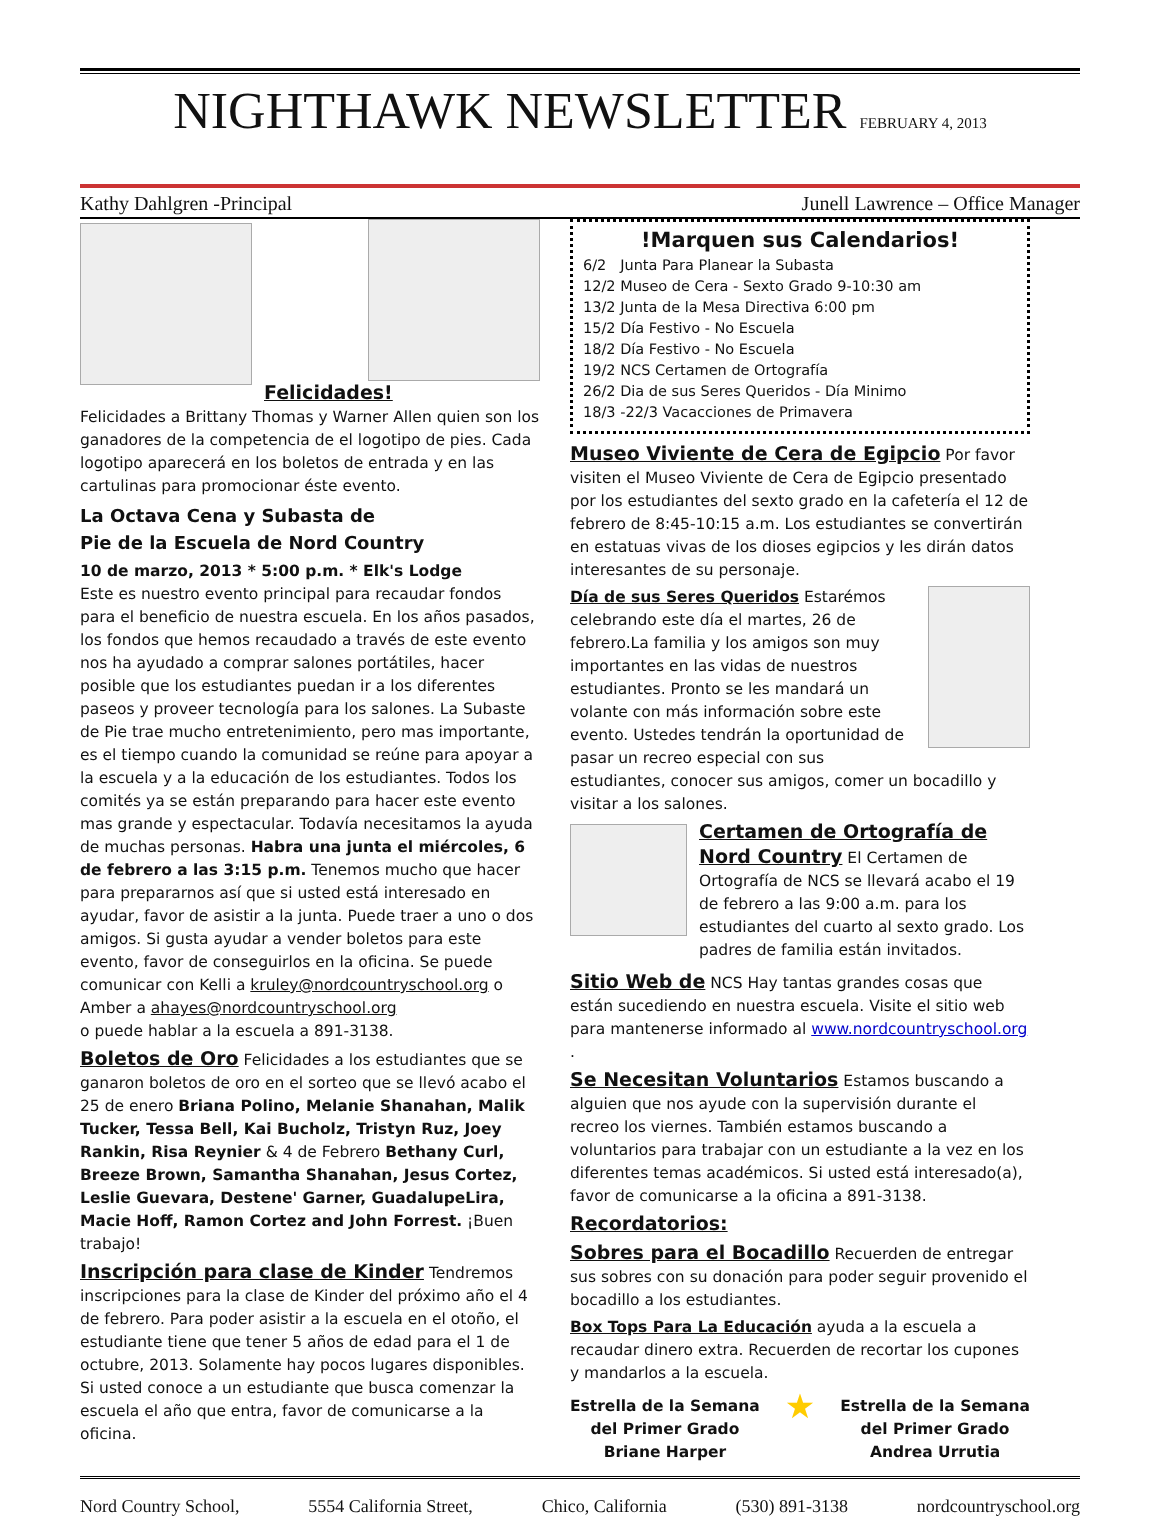NIGHTHAWK NEWSLETTER FEBRUARY 4, 2013
Kathy Dahlgren -Principal Junell Lawrence – Office Manager
Felicidades!
Felicidades a Brittany Thomas y Warner Allen quien son los ganadores de la competencia de el logotipo de pies. Cada logotipo aparecerá en los boletos de entrada y en las cartulinas para promocionar éste evento.
La Octava Cena y Subasta de
Pie de la Escuela de Nord Country
10 de marzo, 2013 * 5:00 p.m. * Elk's Lodge
Este es nuestro evento principal para recaudar fondos para el beneficio de nuestra escuela. En los años pasados, los fondos que hemos recaudado a través de este evento nos ha ayudado a comprar salones portátiles, hacer posible que los estudiantes puedan ir a los diferentes paseos y proveer tecnología para los salones. La Subaste de Pie trae mucho entretenimiento, pero mas importante, es el tiempo cuando la comunidad se reúne para apoyar a la escuela y a la educación de los estudiantes. Todos los comités ya se están preparando para hacer este evento mas grande y espectacular. Todavía necesitamos la ayuda de muchas personas. Habra una junta el miércoles, 6 de febrero a las 3:15 p.m. Tenemos mucho que hacer para prepararnos así que si usted está interesado en ayudar, favor de asistir a la junta. Puede traer a uno o dos amigos. Si gusta ayudar a vender boletos para este evento, favor de conseguirlos en la oficina. Se puede comunicar con Kelli a kruley@nordcountryschool.org o Amber a ahayes@nordcountryschool.org
o puede hablar a la escuela a 891-3138.
Boletos de Oro
Felicidades a los estudiantes que se ganaron boletos de oro en el sorteo que se llevó acabo el 25 de enero Briana Polino, Melanie Shanahan, Malik Tucker, Tessa Bell, Kai Bucholz, Tristyn Ruz, Joey Rankin, Risa Reynier & 4 de Febrero Bethany Curl, Breeze Brown, Samantha Shanahan, Jesus Cortez, Leslie Guevara, Destene' Garner, GuadalupeLira, Macie Hoff, Ramon Cortez and John Forrest. ¡Buen trabajo!
Inscripción para clase de Kinder
Tendremos inscripciones para la clase de Kinder del próximo año el 4 de febrero. Para poder asistir a la escuela en el otoño, el estudiante tiene que tener 5 años de edad para el 1 de octubre, 2013. Solamente hay pocos lugares disponibles. Si usted conoce a un estudiante que busca comenzar la escuela el año que entra, favor de comunicarse a la oficina.
!Marquen sus Calendarios!
6/2 Junta Para Planear la Subasta
12/2 Museo de Cera - Sexto Grado 9-10:30 am
13/2 Junta de la Mesa Directiva 6:00 pm
15/2 Día Festivo - No Escuela
18/2 Día Festivo - No Escuela
19/2 NCS Certamen de Ortografía
26/2 Dia de sus Seres Queridos - Día Minimo
18/3 -22/3 Vacacciones de Primavera
Museo Viviente de Cera de Egipcio
Por favor visiten el Museo Viviente de Cera de Egipcio presentado por los estudiantes del sexto grado en la cafetería el 12 de febrero de 8:45-10:15 a.m. Los estudiantes se convertirán en estatuas vivas de los dioses egipcios y les dirán datos interesantes de su personaje.
Día de sus Seres Queridos Estarémos celebrando este día el martes, 26 de febrero.La familia y los amigos son muy importantes en las vidas de nuestros estudiantes. Pronto se les mandará un volante con más información sobre este evento. Ustedes tendrán la oportunidad de pasar un recreo especial con sus estudiantes, conocer sus amigos, comer un bocadillo y visitar a los salones.
Certamen de Ortografía de Nord Country
El Certamen de Ortografía de NCS se llevará acabo el 19 de febrero a las 9:00 a.m. para los estudiantes del cuarto al sexto grado. Los padres de familia están invitados.
Sitio Web de
NCS Hay tantas grandes cosas que están sucediendo en nuestra escuela. Visite el sitio web para mantenerse informado al www.nordcountryschool.org .
Se Necesitan Voluntarios
Estamos buscando a alguien que nos ayude con la supervisión durante el recreo los viernes. También estamos buscando a voluntarios para trabajar con un estudiante a la vez en los diferentes temas académicos. Si usted está interesado(a), favor de comunicarse a la oficina a 891-3138.
Recordatorios: Sobres para el Bocadillo
Recuerden de entregar sus sobres con su donación para poder seguir provenido el bocadillo a los estudiantes.
Box Tops Para La Educación ayuda a la escuela a recaudar dinero extra. Recuerden de recortar los cupones y mandarlos a la escuela.
Estrella de la Semana
del Primer Grado
Briane Harper
★
Estrella de la Semana
del Primer Grado
Andrea Urrutia
Nord Country School, 5554 California Street, Chico, California (530) 891-3138 nordcountryschool.org